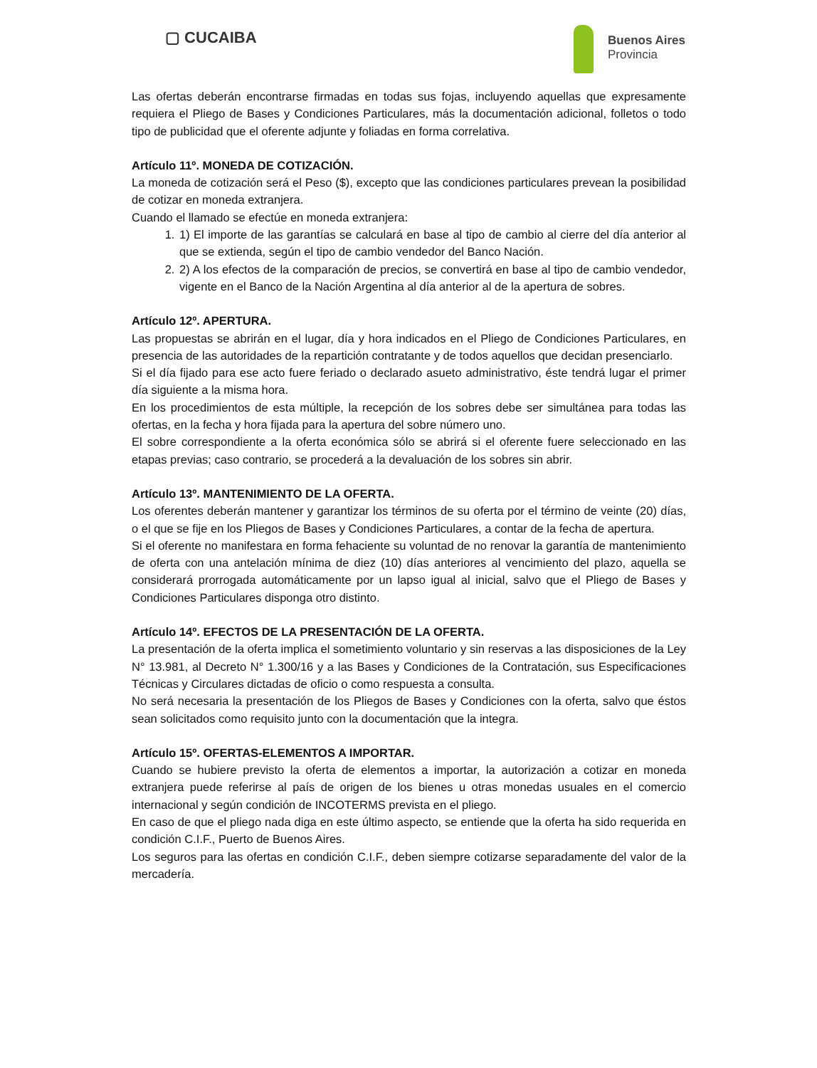▢ CUCAIBA
Buenos Aires
Provincia
Las ofertas deberán encontrarse firmadas en todas sus fojas, incluyendo aquellas que expresamente requiera el Pliego de Bases y Condiciones Particulares, más la documentación adicional, folletos o todo tipo de publicidad que el oferente adjunte y foliadas en forma correlativa.
Artículo 11º. MONEDA DE COTIZACIÓN.
La moneda de cotización será el Peso ($), excepto que las condiciones particulares prevean la posibilidad de cotizar en moneda extranjera.
Cuando el llamado se efectúe en moneda extranjera:
1. 1) El importe de las garantías se calculará en base al tipo de cambio al cierre del día anterior al que se extienda, según el tipo de cambio vendedor del Banco Nación.
2. 2) A los efectos de la comparación de precios, se convertirá en base al tipo de cambio vendedor, vigente en el Banco de la Nación Argentina al día anterior al de la apertura de sobres.
Artículo 12º. APERTURA.
Las propuestas se abrirán en el lugar, día y hora indicados en el Pliego de Condiciones Particulares, en presencia de las autoridades de la repartición contratante y de todos aquellos que decidan presenciarlo.
Si el día fijado para ese acto fuere feriado o declarado asueto administrativo, éste tendrá lugar el primer día siguiente a la misma hora.
En los procedimientos de esta múltiple, la recepción de los sobres debe ser simultánea para todas las ofertas, en la fecha y hora fijada para la apertura del sobre número uno.
El sobre correspondiente a la oferta económica sólo se abrirá si el oferente fuere seleccionado en las etapas previas; caso contrario, se procederá a la devaluación de los sobres sin abrir.
Artículo 13º. MANTENIMIENTO DE LA OFERTA.
Los oferentes deberán mantener y garantizar los términos de su oferta por el término de veinte (20) días, o el que se fije en los Pliegos de Bases y Condiciones Particulares, a contar de la fecha de apertura.
Si el oferente no manifestara en forma fehaciente su voluntad de no renovar la garantía de mantenimiento de oferta con una antelación mínima de diez (10) días anteriores al vencimiento del plazo, aquella se considerará prorrogada automáticamente por un lapso igual al inicial, salvo que el Pliego de Bases y Condiciones Particulares disponga otro distinto.
Artículo 14º. EFECTOS DE LA PRESENTACIÓN DE LA OFERTA.
La presentación de la oferta implica el sometimiento voluntario y sin reservas a las disposiciones de la Ley N° 13.981, al Decreto N° 1.300/16 y a las Bases y Condiciones de la Contratación, sus Especificaciones Técnicas y Circulares dictadas de oficio o como respuesta a consulta.
No será necesaria la presentación de los Pliegos de Bases y Condiciones con la oferta, salvo que éstos sean solicitados como requisito junto con la documentación que la integra.
Artículo 15º. OFERTAS-ELEMENTOS A IMPORTAR.
Cuando se hubiere previsto la oferta de elementos a importar, la autorización a cotizar en moneda extranjera puede referirse al país de origen de los bienes u otras monedas usuales en el comercio internacional y según condición de INCOTERMS prevista en el pliego.
En caso de que el pliego nada diga en este último aspecto, se entiende que la oferta ha sido requerida en condición C.I.F., Puerto de Buenos Aires.
Los seguros para las ofertas en condición C.I.F., deben siempre cotizarse separadamente del valor de la mercadería.